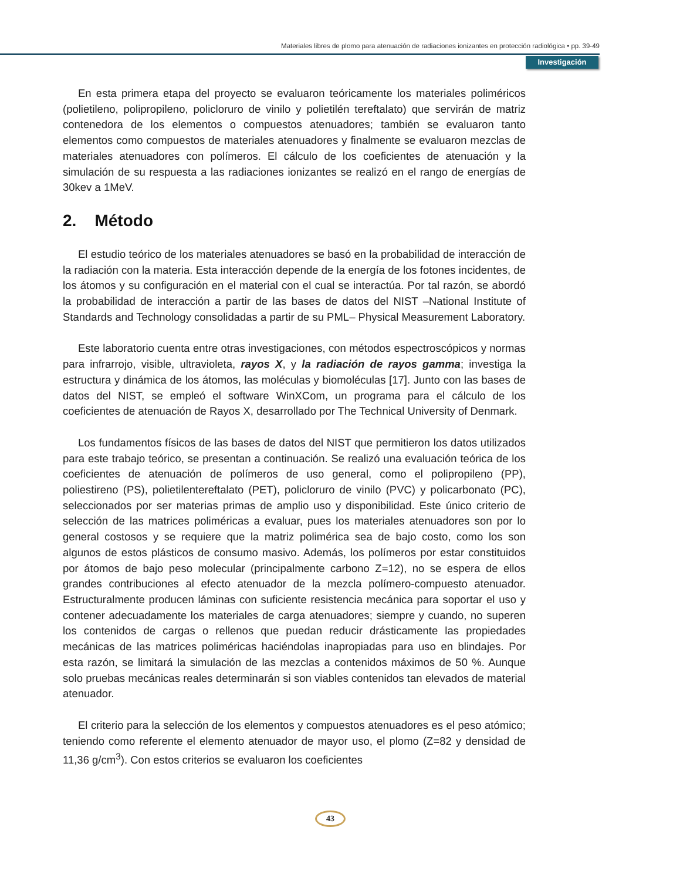Materiales libres de plomo para atenuación de radiaciones ionizantes en protección radiológica • pp. 39-49
Investigación
En esta primera etapa del proyecto se evaluaron teóricamente los materiales poliméricos (polietileno, polipropileno, policloruro de vinilo y polietilén tereftalato) que servirán de matriz contenedora de los elementos o compuestos atenuadores; también se evaluaron tanto elementos como compuestos de materiales atenuadores y finalmente se evaluaron mezclas de materiales atenuadores con polímeros. El cálculo de los coeficientes de atenuación y la simulación de su respuesta a las radiaciones ionizantes se realizó en el rango de energías de 30kev a 1MeV.
2. Método
El estudio teórico de los materiales atenuadores se basó en la probabilidad de interacción de la radiación con la materia. Esta interacción depende de la energía de los fotones incidentes, de los átomos y su configuración en el material con el cual se interactúa. Por tal razón, se abordó la probabilidad de interacción a partir de las bases de datos del NIST –National Institute of Standards and Technology consolidadas a partir de su PML– Physical Measurement Laboratory.
Este laboratorio cuenta entre otras investigaciones, con métodos espectroscópicos y normas para infrarrojo, visible, ultravioleta, rayos X, y la radiación de rayos gamma; investiga la estructura y dinámica de los átomos, las moléculas y biomoléculas [17]. Junto con las bases de datos del NIST, se empleó el software WinXCom, un programa para el cálculo de los coeficientes de atenuación de Rayos X, desarrollado por The Technical University of Denmark.
Los fundamentos físicos de las bases de datos del NIST que permitieron los datos utilizados para este trabajo teórico, se presentan a continuación. Se realizó una evaluación teórica de los coeficientes de atenuación de polímeros de uso general, como el polipropileno (PP), poliestireno (PS), polietilentereftalato (PET), policloruro de vinilo (PVC) y policarbonato (PC), seleccionados por ser materias primas de amplio uso y disponibilidad. Este único criterio de selección de las matrices poliméricas a evaluar, pues los materiales atenuadores son por lo general costosos y se requiere que la matriz polimérica sea de bajo costo, como los son algunos de estos plásticos de consumo masivo. Además, los polímeros por estar constituidos por átomos de bajo peso molecular (principalmente carbono Z=12), no se espera de ellos grandes contribuciones al efecto atenuador de la mezcla polímero-compuesto atenuador. Estructuralmente producen láminas con suficiente resistencia mecánica para soportar el uso y contener adecuadamente los materiales de carga atenuadores; siempre y cuando, no superen los contenidos de cargas o rellenos que puedan reducir drásticamente las propiedades mecánicas de las matrices poliméricas haciéndolas inapropiadas para uso en blindajes. Por esta razón, se limitará la simulación de las mezclas a contenidos máximos de 50 %. Aunque solo pruebas mecánicas reales determinarán si son viables contenidos tan elevados de material atenuador.
El criterio para la selección de los elementos y compuestos atenuadores es el peso atómico; teniendo como referente el elemento atenuador de mayor uso, el plomo (Z=82 y densidad de 11,36 g/cm<sup>3</sup>). Con estos criterios se evaluaron los coeficientes
43